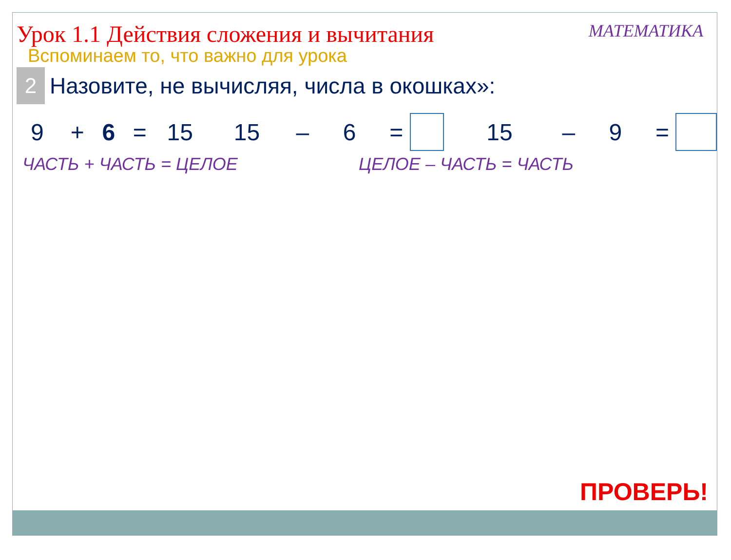Урок 1.1 Действия сложения и вычитания
МАТЕМАТИКА
Вспоминаем то, что важно для урока
2
Назовите, не вычисляя, числа в окошках»:
9 + 6 = 15 15 – 6 = 15 – 9 =
ЧАСТЬ + ЧАСТЬ = ЦЕЛОЕ ЦЕЛОЕ – ЧАСТЬ = ЧАСТЬ
ПРОВЕРЬ!